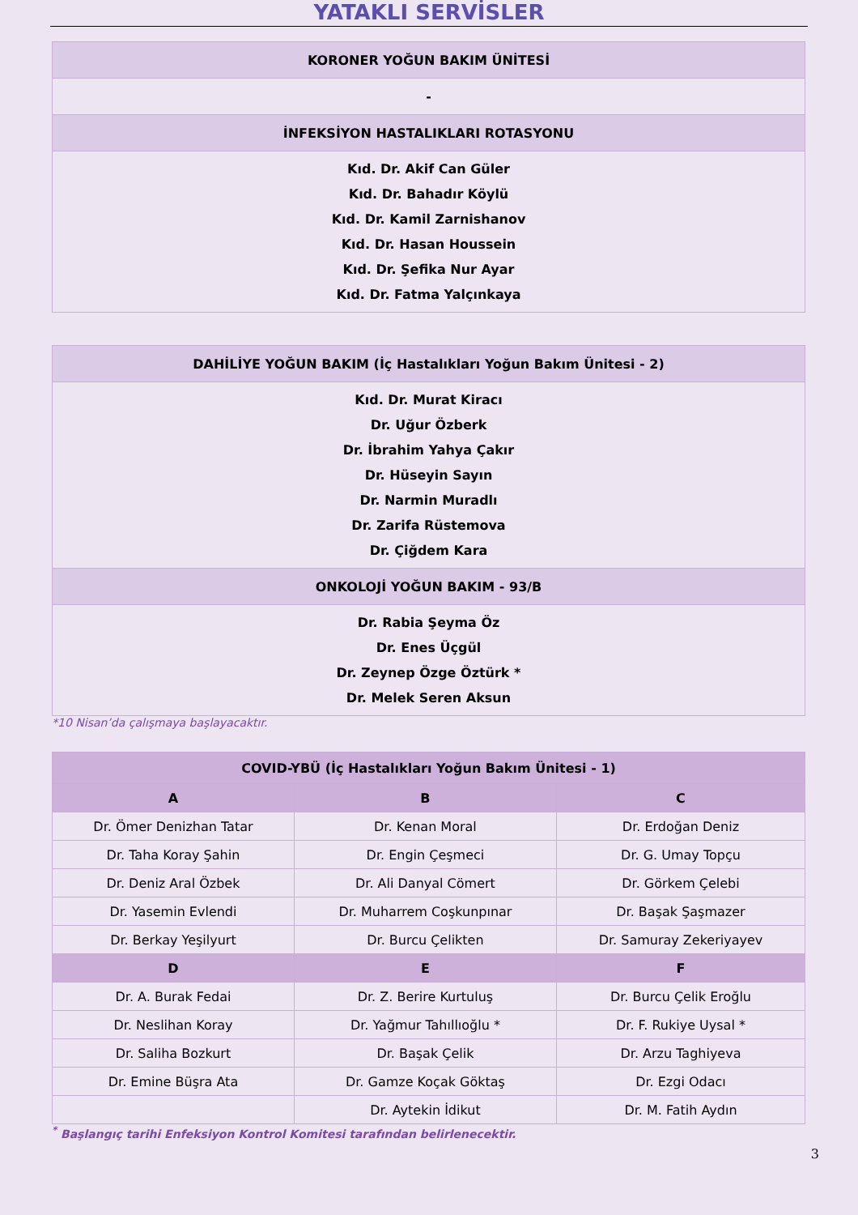YATAKLI SERVİSLER
| KORONER YOĞUN BAKIM ÜNİTESİ |
| --- |
| - |
| İNFEKSİYON HASTALIKLARI ROTASYONU |
| Kıd. Dr. Akif Can Güler Kıd. Dr. Bahadır Köylü Kıd. Dr. Kamil Zarnishanov Kıd. Dr. Hasan Houssein Kıd. Dr. Şefika Nur Ayar Kıd. Dr. Fatma Yalçınkaya |
| DAHİLİYE YOĞUN BAKIM (İç Hastalıkları Yoğun Bakım Ünitesi - 2) |
| --- |
| Kıd. Dr. Murat Kiracı Dr. Uğur Özberk Dr. İbrahim Yahya Çakır Dr. Hüseyin Sayın Dr. Narmin Muradlı Dr. Zarifa Rüstemova Dr. Çiğdem Kara |
| ONKOLOJİ YOĞUN BAKIM - 93/B |
| Dr. Rabia Şeyma Öz Dr. Enes Üçgül Dr. Zeynep Özge Öztürk * Dr. Melek Seren Aksun |
*10 Nisan’da çalışmaya başlayacaktır.
| COVID-YBÜ (İç Hastalıkları Yoğun Bakım Ünitesi - 1) | | |
| --- | --- | --- |
| A | B | C |
| Dr. Ömer Denizhan Tatar | Dr. Kenan Moral | Dr. Erdoğan Deniz |
| Dr. Taha Koray Şahin | Dr. Engin Çeşmeci | Dr. G. Umay Topçu |
| Dr. Deniz Aral Özbek | Dr. Ali Danyal Cömert | Dr. Görkem Çelebi |
| Dr. Yasemin Evlendi | Dr. Muharrem Coşkunpınar | Dr. Başak Şaşmazer |
| Dr. Berkay Yeşilyurt | Dr. Burcu Çelikten | Dr. Samuray Zekeriyayev |
| D | E | F |
| Dr. A. Burak Fedai | Dr. Z. Berire Kurtuluş | Dr. Burcu Çelik Eroğlu |
| Dr. Neslihan Koray | Dr. Yağmur Tahıllıoğlu * | Dr. F. Rukiye Uysal * |
| Dr. Saliha Bozkurt | Dr. Başak Çelik | Dr. Arzu Taghiyeva |
| Dr. Emine Büşra Ata | Dr. Gamze Koçak Göktaş | Dr. Ezgi Odacı |
| | Dr. Aytekin İdikut | Dr. M. Fatih Aydın |
<sup>*</sup> Başlangıç tarihi Enfeksiyon Kontrol Komitesi tarafından belirlenecektir.
3